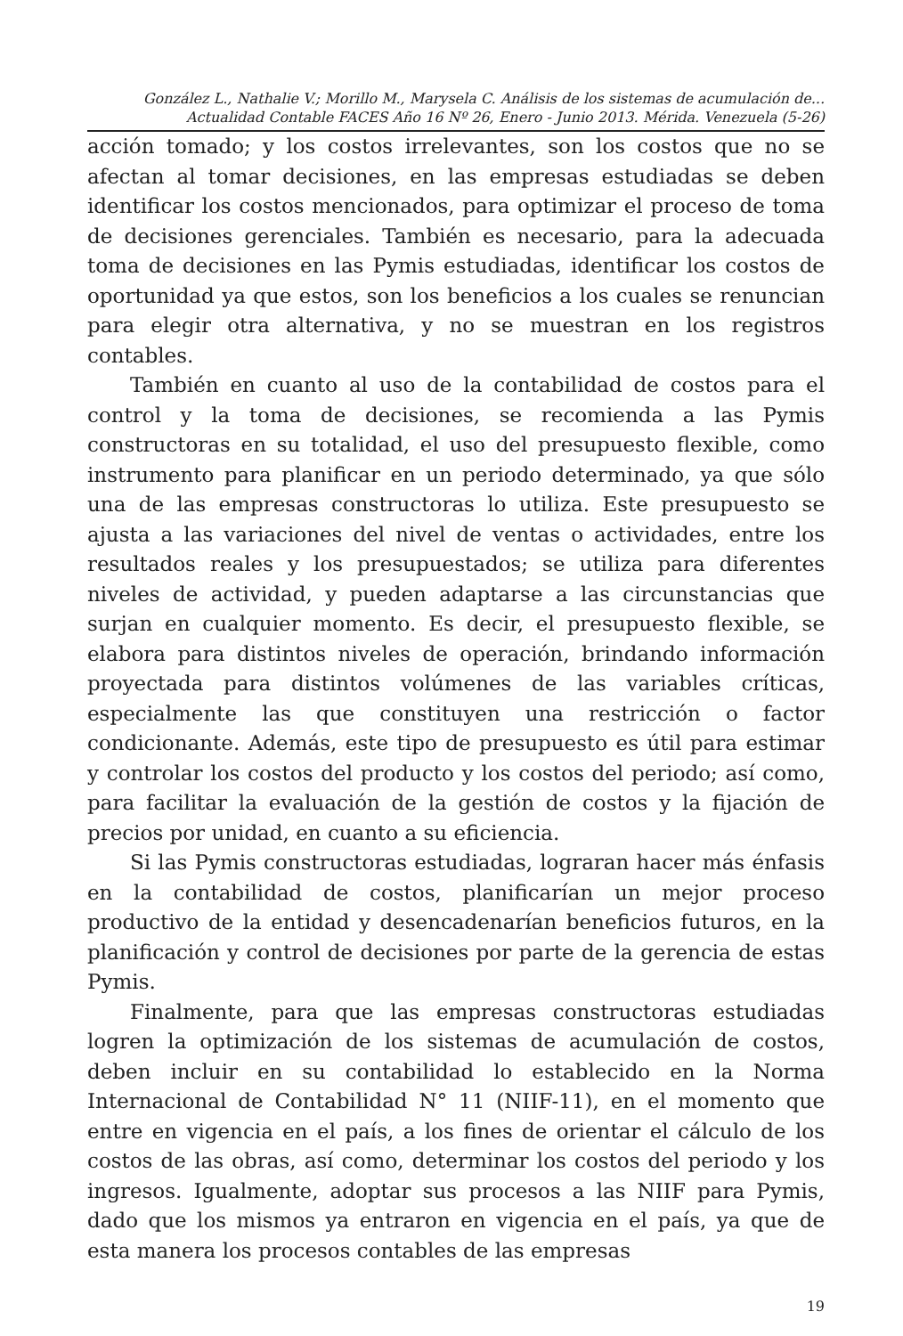González L., Nathalie V.; Morillo M., Marysela C. Análisis de los sistemas de acumulación de...
Actualidad Contable FACES Año 16 Nº 26, Enero - Junio 2013. Mérida. Venezuela (5-26)
acción tomado; y los costos irrelevantes, son los costos que no se afectan al tomar decisiones, en las empresas estudiadas se deben identificar los costos mencionados, para optimizar el proceso de toma de decisiones gerenciales. También es necesario, para la adecuada toma de decisiones en las Pymis estudiadas, identificar los costos de oportunidad ya que estos, son los beneficios a los cuales se renuncian para elegir otra alternativa, y no se muestran en los registros contables.
También en cuanto al uso de la contabilidad de costos para el control y la toma de decisiones, se recomienda a las Pymis constructoras en su totalidad, el uso del presupuesto flexible, como instrumento para planificar en un periodo determinado, ya que sólo una de las empresas constructoras lo utiliza. Este presupuesto se ajusta a las variaciones del nivel de ventas o actividades, entre los resultados reales y los presupuestados; se utiliza para diferentes niveles de actividad, y pueden adaptarse a las circunstancias que surjan en cualquier momento. Es decir, el presupuesto flexible, se elabora para distintos niveles de operación, brindando información proyectada para distintos volúmenes de las variables críticas, especialmente las que constituyen una restricción o factor condicionante. Además, este tipo de presupuesto es útil para estimar y controlar los costos del producto y los costos del periodo; así como, para facilitar la evaluación de la gestión de costos y la fijación de precios por unidad, en cuanto a su eficiencia.
Si las Pymis constructoras estudiadas, lograran hacer más énfasis en la contabilidad de costos, planificarían un mejor proceso productivo de la entidad y desencadenarían beneficios futuros, en la planificación y control de decisiones por parte de la gerencia de estas Pymis.
Finalmente, para que las empresas constructoras estudiadas logren la optimización de los sistemas de acumulación de costos, deben incluir en su contabilidad lo establecido en la Norma Internacional de Contabilidad N° 11 (NIIF-11), en el momento que entre en vigencia en el país, a los fines de orientar el cálculo de los costos de las obras, así como, determinar los costos del periodo y los ingresos. Igualmente, adoptar sus procesos a las NIIF para Pymis, dado que los mismos ya entraron en vigencia en el país, ya que de esta manera los procesos contables de las empresas
19